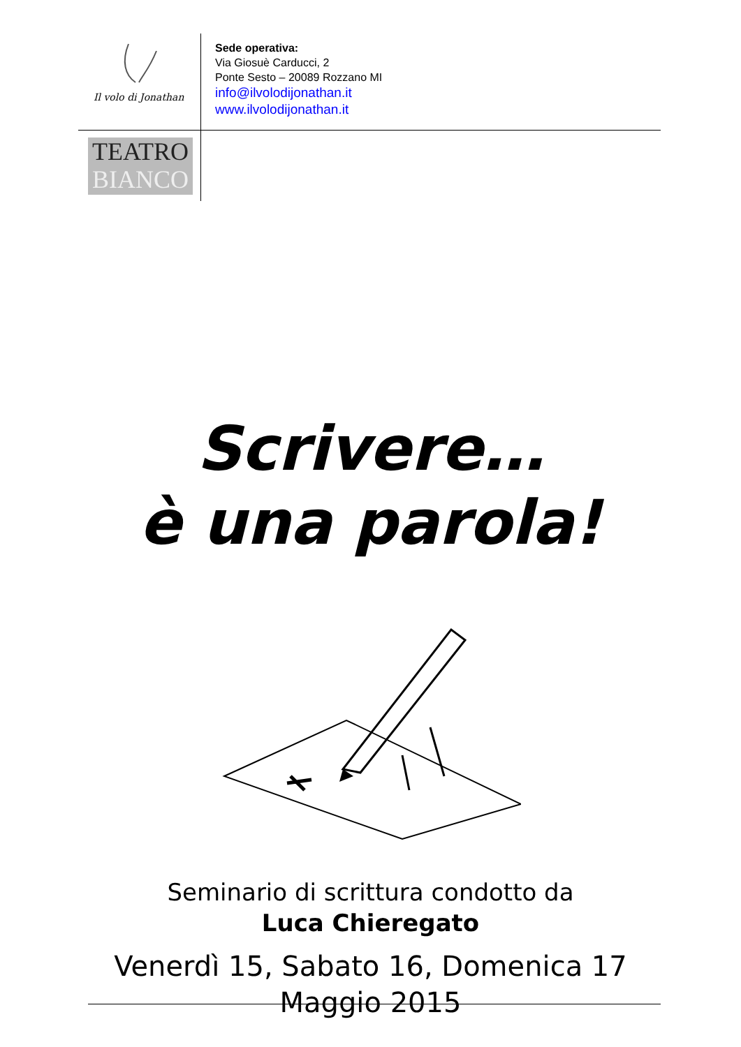Il volo di Jonathan
TEATRO
BIANCO
Sede operativa:
Via Giosuè Carducci, 2
Ponte Sesto – 20089 Rozzano MI
info@ilvolodijonathan.it
www.ilvolodijonathan.it
Scrivere…
è una parola!
Seminario di scrittura condotto da
Luca Chieregato
Venerdì 15, Sabato 16, Domenica 17
Maggio 2015